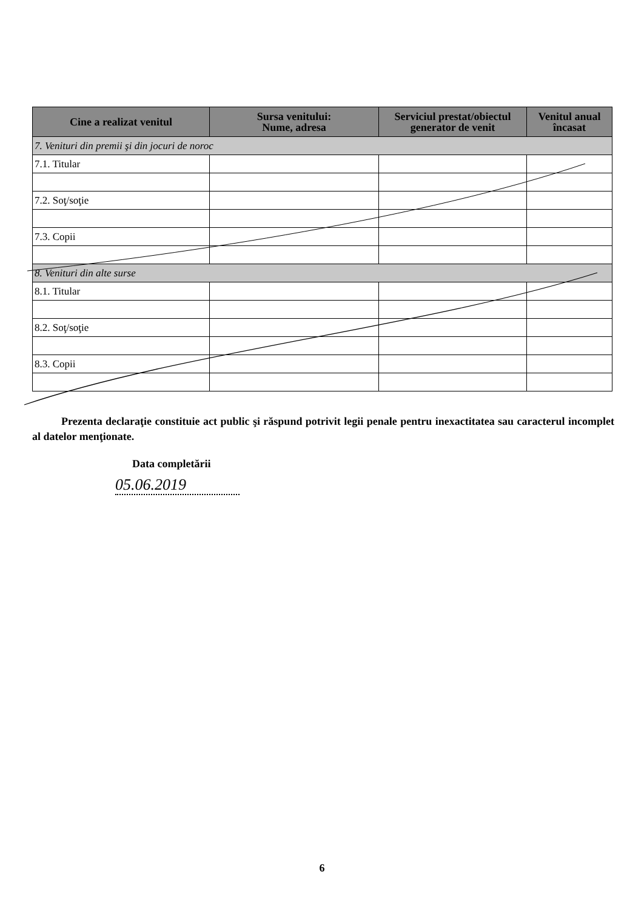| Cine a realizat venitul | Sursa venitului: Nume, adresa | Serviciul prestat/obiectul generator de venit | Venitul anual încasat |
| --- | --- | --- | --- |
| 7. Venituri din premii şi din jocuri de noroc | | | |
| 7.1. Titular | | | |
| 7.2. Soţ/soţie | | | |
| 7.3. Copii | | | |
| 8. Venituri din alte surse | | | |
| 8.1. Titular | | | |
| 8.2. Soţ/soţie | | | |
| 8.3. Copii | | | |
Prezenta declaraţie constituie act public şi răspund potrivit legii penale pentru inexactitatea sau caracterul incomplet al datelor menţionate.
Data completării
05.06.2019
6